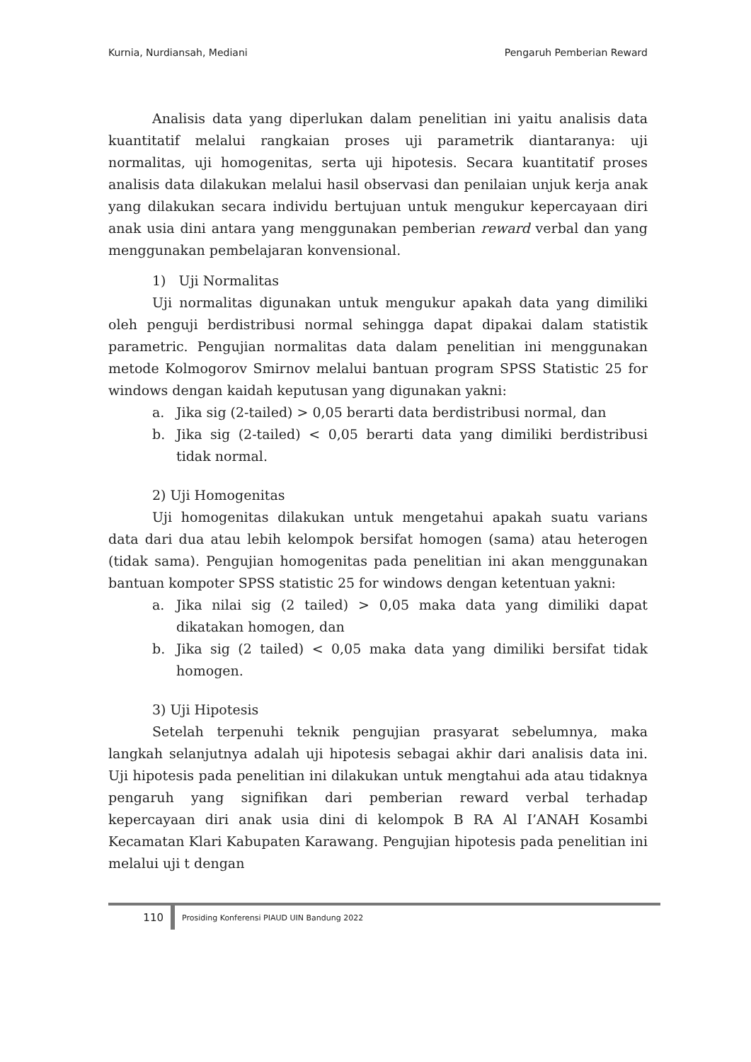Kurnia, Nurdiansah, Mediani Pengaruh Pemberian Reward
Analisis data yang diperlukan dalam penelitian ini yaitu analisis data kuantitatif melalui rangkaian proses uji parametrik diantaranya: uji normalitas, uji homogenitas, serta uji hipotesis. Secara kuantitatif proses analisis data dilakukan melalui hasil observasi dan penilaian unjuk kerja anak yang dilakukan secara individu bertujuan untuk mengukur kepercayaan diri anak usia dini antara yang menggunakan pemberian reward verbal dan yang menggunakan pembelajaran konvensional.
1) Uji Normalitas
Uji normalitas digunakan untuk mengukur apakah data yang dimiliki oleh penguji berdistribusi normal sehingga dapat dipakai dalam statistik parametric. Pengujian normalitas data dalam penelitian ini menggunakan metode Kolmogorov Smirnov melalui bantuan program SPSS Statistic 25 for windows dengan kaidah keputusan yang digunakan yakni:
a. Jika sig (2-tailed) > 0,05 berarti data berdistribusi normal, dan
b. Jika sig (2-tailed) < 0,05 berarti data yang dimiliki berdistribusi tidak normal.
2) Uji Homogenitas
Uji homogenitas dilakukan untuk mengetahui apakah suatu varians data dari dua atau lebih kelompok bersifat homogen (sama) atau heterogen (tidak sama). Pengujian homogenitas pada penelitian ini akan menggunakan bantuan kompoter SPSS statistic 25 for windows dengan ketentuan yakni:
a. Jika nilai sig (2 tailed) > 0,05 maka data yang dimiliki dapat dikatakan homogen, dan
b. Jika sig (2 tailed) < 0,05 maka data yang dimiliki bersifat tidak homogen.
3) Uji Hipotesis
Setelah terpenuhi teknik pengujian prasyarat sebelumnya, maka langkah selanjutnya adalah uji hipotesis sebagai akhir dari analisis data ini. Uji hipotesis pada penelitian ini dilakukan untuk mengtahui ada atau tidaknya pengaruh yang signifikan dari pemberian reward verbal terhadap kepercayaan diri anak usia dini di kelompok B RA Al I’ANAH Kosambi Kecamatan Klari Kabupaten Karawang. Pengujian hipotesis pada penelitian ini melalui uji t dengan
110 Prosiding Konferensi PIAUD UIN Bandung 2022